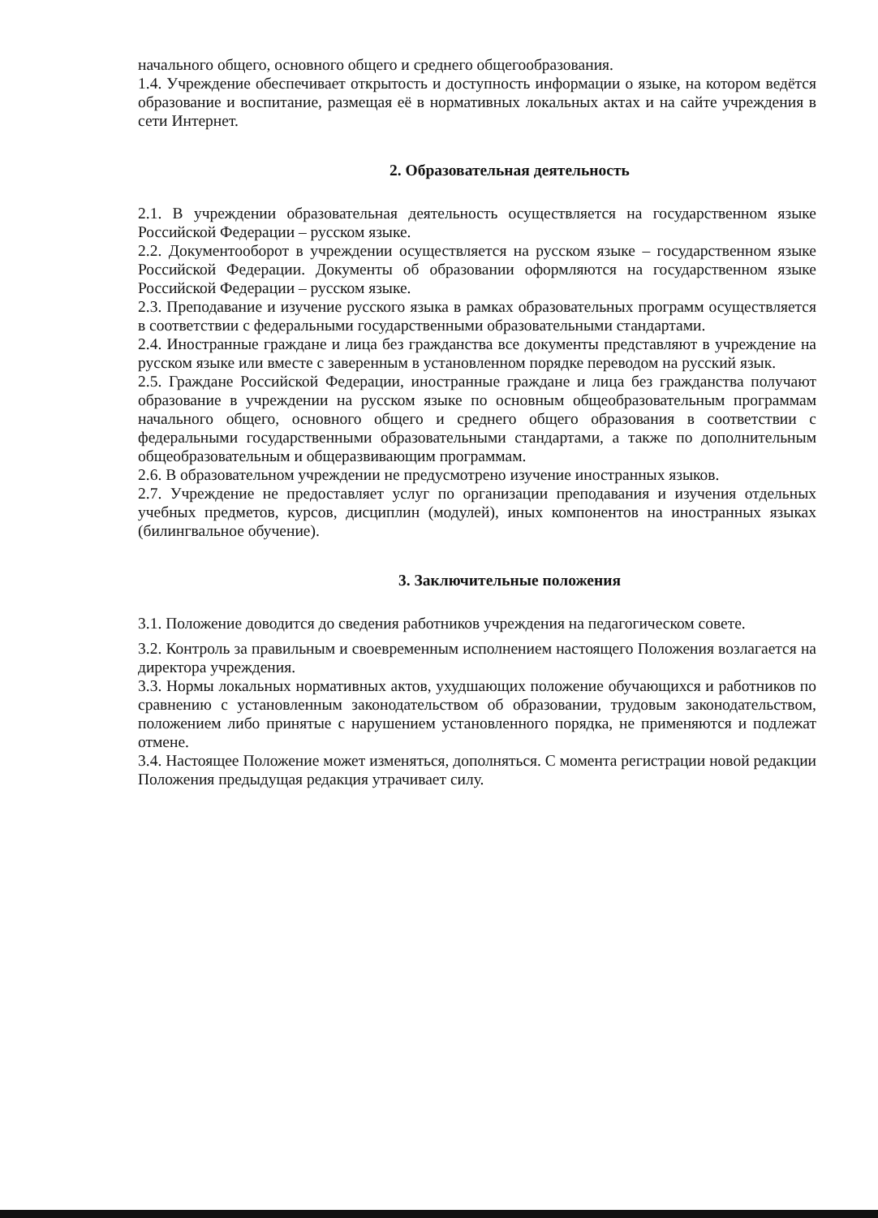начального общего, основного общего и среднего общегообразования.
1.4. Учреждение обеспечивает открытость и доступность информации о языке, на котором ведётся образование и воспитание, размещая её в нормативных локальных актах и на сайте учреждения в сети Интернет.
2. Образовательная деятельность
2.1. В учреждении образовательная деятельность осуществляется на государственном языке Российской Федерации – русском языке.
2.2. Документооборот в учреждении осуществляется на русском языке – государственном языке Российской Федерации. Документы об образовании оформляются на государственном языке Российской Федерации – русском языке.
2.3. Преподавание и изучение русского языка в рамках образовательных программ осуществляется в соответствии с федеральными государственными образовательными стандартами.
2.4. Иностранные граждане и лица без гражданства все документы представляют в учреждение на русском языке или вместе с заверенным в установленном порядке переводом на русский язык.
2.5. Граждане Российской Федерации, иностранные граждане и лица без гражданства получают образование в учреждении на русском языке по основным общеобразовательным программам начального общего, основного общего и среднего общего образования в соответствии с федеральными государственными образовательными стандартами, а также по дополнительным общеобразовательным и общеразвивающим программам.
2.6. В образовательном учреждении не предусмотрено изучение иностранных языков.
2.7. Учреждение не предоставляет услуг по организации преподавания и изучения отдельных учебных предметов, курсов, дисциплин (модулей), иных компонентов на иностранных языках (билингвальное обучение).
3. Заключительные положения
3.1. Положение доводится до сведения работников учреждения на педагогическом совете.
3.2. Контроль за правильным и своевременным исполнением настоящего Положения возлагается на директора учреждения.
3.3. Нормы локальных нормативных актов, ухудшающих положение обучающихся и работников по сравнению с установленным законодательством об образовании, трудовым законодательством, положением либо принятые с нарушением установленного порядка, не применяются и подлежат отмене.
3.4. Настоящее Положение может изменяться, дополняться. С момента регистрации новой редакции Положения предыдущая редакция утрачивает силу.